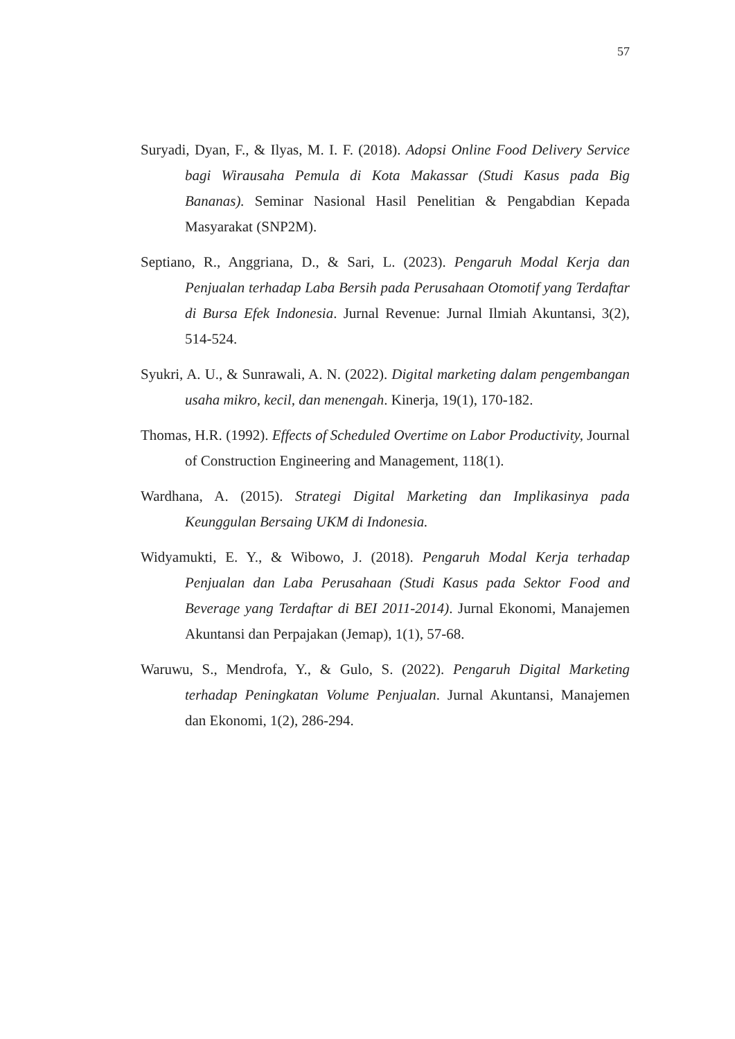57
Suryadi, Dyan, F., & Ilyas, M. I. F. (2018). Adopsi Online Food Delivery Service bagi Wirausaha Pemula di Kota Makassar (Studi Kasus pada Big Bananas). Seminar Nasional Hasil Penelitian & Pengabdian Kepada Masyarakat (SNP2M).
Septiano, R., Anggriana, D., & Sari, L. (2023). Pengaruh Modal Kerja dan Penjualan terhadap Laba Bersih pada Perusahaan Otomotif yang Terdaftar di Bursa Efek Indonesia. Jurnal Revenue: Jurnal Ilmiah Akuntansi, 3(2), 514-524.
Syukri, A. U., & Sunrawali, A. N. (2022). Digital marketing dalam pengembangan usaha mikro, kecil, dan menengah. Kinerja, 19(1), 170-182.
Thomas, H.R. (1992). Effects of Scheduled Overtime on Labor Productivity, Journal of Construction Engineering and Management, 118(1).
Wardhana, A. (2015). Strategi Digital Marketing dan Implikasinya pada Keunggulan Bersaing UKM di Indonesia.
Widyamukti, E. Y., & Wibowo, J. (2018). Pengaruh Modal Kerja terhadap Penjualan dan Laba Perusahaan (Studi Kasus pada Sektor Food and Beverage yang Terdaftar di BEI 2011-2014). Jurnal Ekonomi, Manajemen Akuntansi dan Perpajakan (Jemap), 1(1), 57-68.
Waruwu, S., Mendrofa, Y., & Gulo, S. (2022). Pengaruh Digital Marketing terhadap Peningkatan Volume Penjualan. Jurnal Akuntansi, Manajemen dan Ekonomi, 1(2), 286-294.